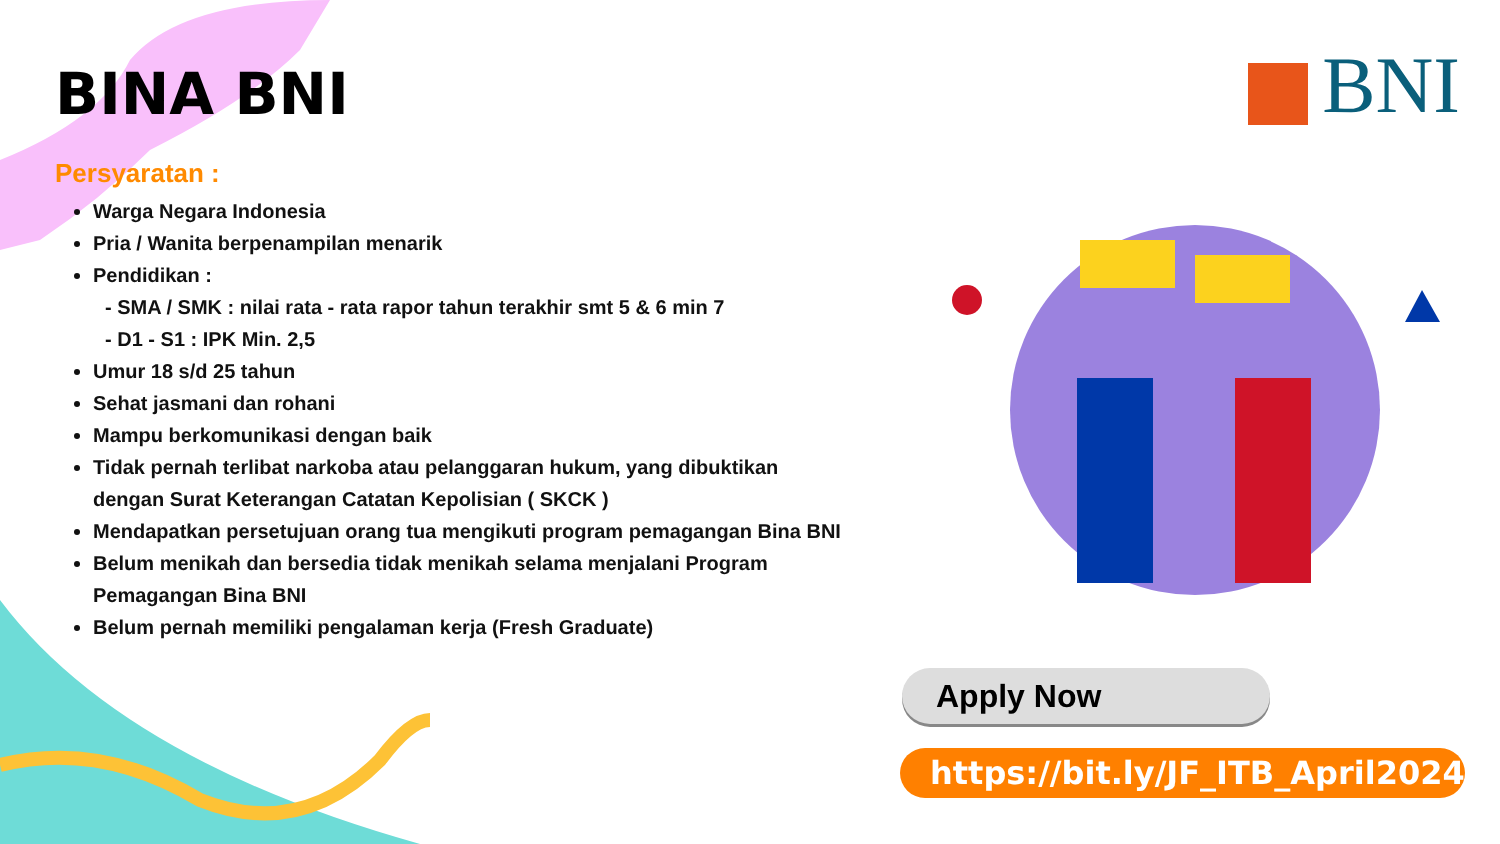BNI
BINA BNI
Persyaratan :
Warga Negara Indonesia
Pria / Wanita berpenampilan menarik
Pendidikan :
- SMA / SMK : nilai rata - rata rapor tahun terakhir smt 5 & 6 min 7
- D1 - S1 : IPK Min. 2,5
Umur 18 s/d 25 tahun
Sehat jasmani dan rohani
Mampu berkomunikasi dengan baik
Tidak pernah terlibat narkoba atau pelanggaran hukum, yang dibuktikan dengan Surat Keterangan Catatan Kepolisian ( SKCK )
Mendapatkan persetujuan orang tua mengikuti program pemagangan Bina BNI
Belum menikah dan bersedia tidak menikah selama menjalani Program Pemagangan Bina BNI
Belum pernah memiliki pengalaman kerja (Fresh Graduate)
Apply Now
https://bit.ly/JF_ITB_April2024